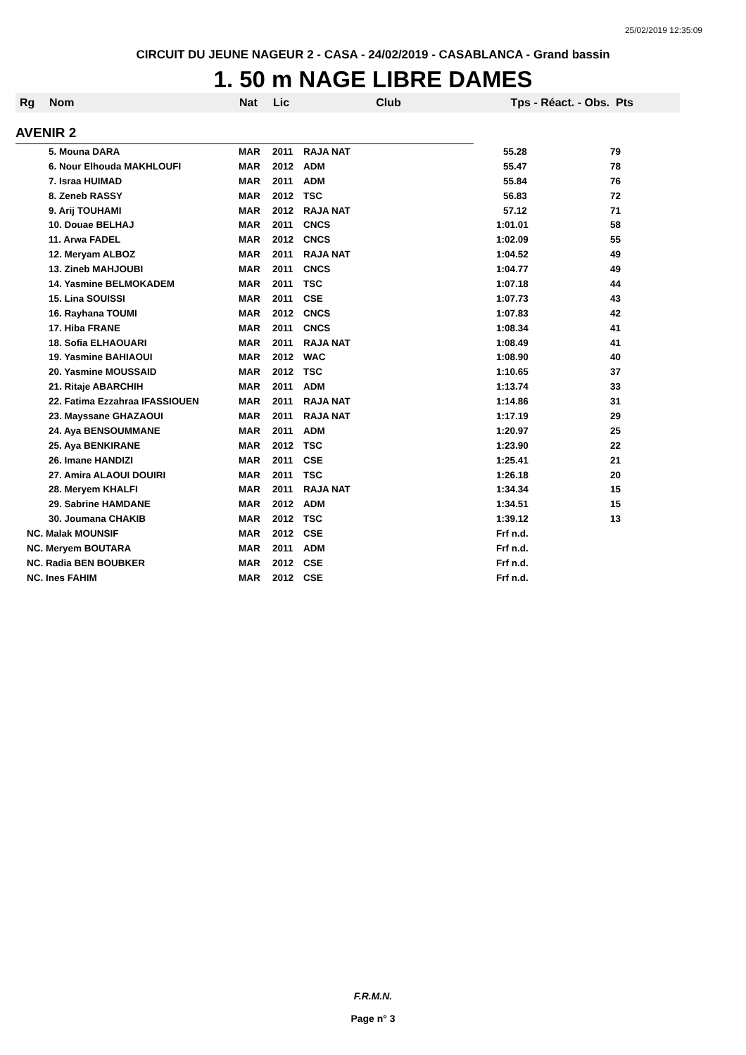25/02/2019 12:35:09
CIRCUIT DU JEUNE NAGEUR 2 - CASA - 24/02/2019 - CASABLANCA - Grand bassin
1. 50 m NAGE LIBRE DAMES
| Rg | Nom | Nat | Lic | Club | Tps - Réact. - Obs. | Pts |
| --- | --- | --- | --- | --- | --- | --- |
| AVENIR 2 | | | | | | |
| | 5. Mouna DARA | MAR | 2011 | RAJA NAT | 55.28 | 79 |
| | 6. Nour Elhouda MAKHLOUFI | MAR | 2012 | ADM | 55.47 | 78 |
| | 7. Israa HUIMAD | MAR | 2011 | ADM | 55.84 | 76 |
| | 8. Zeneb RASSY | MAR | 2012 | TSC | 56.83 | 72 |
| | 9. Arij TOUHAMI | MAR | 2012 | RAJA NAT | 57.12 | 71 |
| | 10. Douae BELHAJ | MAR | 2011 | CNCS | 1:01.01 | 58 |
| | 11. Arwa FADEL | MAR | 2012 | CNCS | 1:02.09 | 55 |
| | 12. Meryam ALBOZ | MAR | 2011 | RAJA NAT | 1:04.52 | 49 |
| | 13. Zineb MAHJOUBI | MAR | 2011 | CNCS | 1:04.77 | 49 |
| | 14. Yasmine BELMOKADEM | MAR | 2011 | TSC | 1:07.18 | 44 |
| | 15. Lina SOUISSI | MAR | 2011 | CSE | 1:07.73 | 43 |
| | 16. Rayhana TOUMI | MAR | 2012 | CNCS | 1:07.83 | 42 |
| | 17. Hiba FRANE | MAR | 2011 | CNCS | 1:08.34 | 41 |
| | 18. Sofia ELHAOUARI | MAR | 2011 | RAJA NAT | 1:08.49 | 41 |
| | 19. Yasmine BAHIAOUI | MAR | 2012 | WAC | 1:08.90 | 40 |
| | 20. Yasmine MOUSSAID | MAR | 2012 | TSC | 1:10.65 | 37 |
| | 21. Ritaje ABARCHIH | MAR | 2011 | ADM | 1:13.74 | 33 |
| | 22. Fatima Ezzahraa IFASSIOUEN | MAR | 2011 | RAJA NAT | 1:14.86 | 31 |
| | 23. Mayssane GHAZAOUI | MAR | 2011 | RAJA NAT | 1:17.19 | 29 |
| | 24. Aya BENSOUMMANE | MAR | 2011 | ADM | 1:20.97 | 25 |
| | 25. Aya BENKIRANE | MAR | 2012 | TSC | 1:23.90 | 22 |
| | 26. Imane HANDIZI | MAR | 2011 | CSE | 1:25.41 | 21 |
| | 27. Amira ALAOUI DOUIRI | MAR | 2011 | TSC | 1:26.18 | 20 |
| | 28. Meryem KHALFI | MAR | 2011 | RAJA NAT | 1:34.34 | 15 |
| | 29. Sabrine HAMDANE | MAR | 2012 | ADM | 1:34.51 | 15 |
| | 30. Joumana CHAKIB | MAR | 2012 | TSC | 1:39.12 | 13 |
| NC. Malak MOUNSIF | | MAR | 2012 | CSE | Frf n.d. | |
| NC. Meryem BOUTARA | | MAR | 2011 | ADM | Frf n.d. | |
| NC. Radia BEN BOUBKER | | MAR | 2012 | CSE | Frf n.d. | |
| NC. Ines FAHIM | | MAR | 2012 | CSE | Frf n.d. | |
F.R.M.N.
Page n° 3